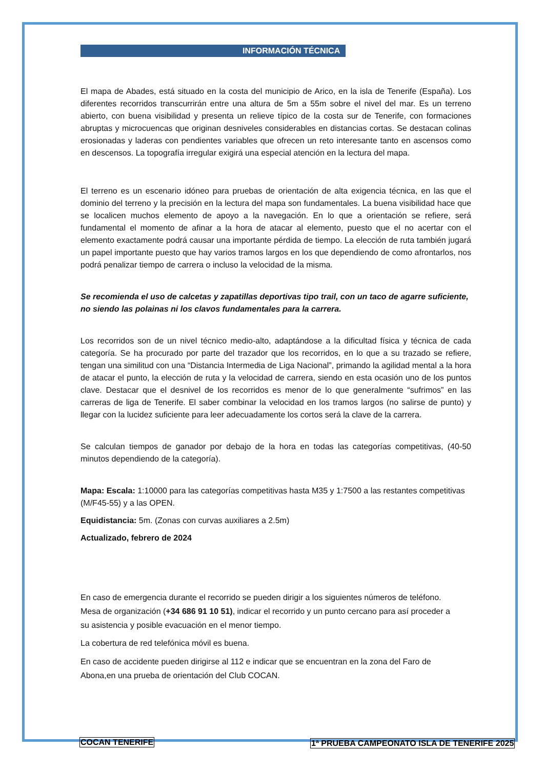INFORMACIÓN TÉCNICA
El mapa de Abades, está situado en la costa del municipio de Arico, en la isla de Tenerife (España). Los diferentes recorridos transcurrirán entre una altura de 5m a 55m sobre el nivel del mar. Es un terreno abierto, con buena visibilidad y presenta un relieve típico de la costa sur de Tenerife, con formaciones abruptas y microcuencas que originan desniveles considerables en distancias cortas. Se destacan colinas erosionadas y laderas con pendientes variables que ofrecen un reto interesante tanto en ascensos como en descensos. La topografía irregular exigirá una especial atención en la lectura del mapa.
El terreno es un escenario idóneo para pruebas de orientación de alta exigencia técnica, en las que el dominio del terreno y la precisión en la lectura del mapa son fundamentales. La buena visibilidad hace que se localicen muchos elemento de apoyo a la navegación. En lo que a orientación se refiere, será fundamental el momento de afinar a la hora de atacar al elemento, puesto que el no acertar con el elemento exactamente podrá causar una importante pérdida de tiempo. La elección de ruta también jugará un papel importante puesto que hay varios tramos largos en los que dependiendo de como afrontarlos, nos podrá penalizar tiempo de carrera o incluso la velocidad de la misma.
Se recomienda el uso de calcetas y zapatillas deportivas tipo trail, con un taco de agarre suficiente, no siendo las polainas ni los clavos fundamentales para la carrera.
Los recorridos son de un nivel técnico medio-alto, adaptándose a la dificultad física y técnica de cada categoría. Se ha procurado por parte del trazador que los recorridos, en lo que a su trazado se refiere, tengan una similitud con una “Distancia Intermedia de Liga Nacional”, primando la agilidad mental a la hora de atacar el punto, la elección de ruta y la velocidad de carrera, siendo en esta ocasión uno de los puntos clave. Destacar que el desnivel de los recorridos es menor de lo que generalmente “sufrimos” en las carreras de liga de Tenerife. El saber combinar la velocidad en los tramos largos (no salirse de punto) y llegar con la lucidez suficiente para leer adecuadamente los cortos será la clave de la carrera.
Se calculan tiempos de ganador por debajo de la hora en todas las categorías competitivas, (40-50 minutos dependiendo de la categoría).
Mapa: Escala: 1:10000 para las categorías competitivas hasta M35 y 1:7500 a las restantes competitivas (M/F45-55) y a las OPEN.
Equidistancia: 5m. (Zonas con curvas auxiliares a 2.5m)
Actualizado, febrero de 2024
En caso de emergencia durante el recorrido se pueden dirigir a los siguientes números de teléfono. Mesa de organización (+34 686 91 10 51), indicar el recorrido y un punto cercano para así proceder a su asistencia y posible evacuación en el menor tiempo.
La cobertura de red telefónica móvil es buena.
En caso de accidente pueden dirigirse al 112 e indicar que se encuentran en la zona del Faro de Abona,en una prueba de orientación del Club COCAN.
COCAN TENERIFE
1ª PRUEBA CAMPEONATO ISLA DE TENERIFE 2025